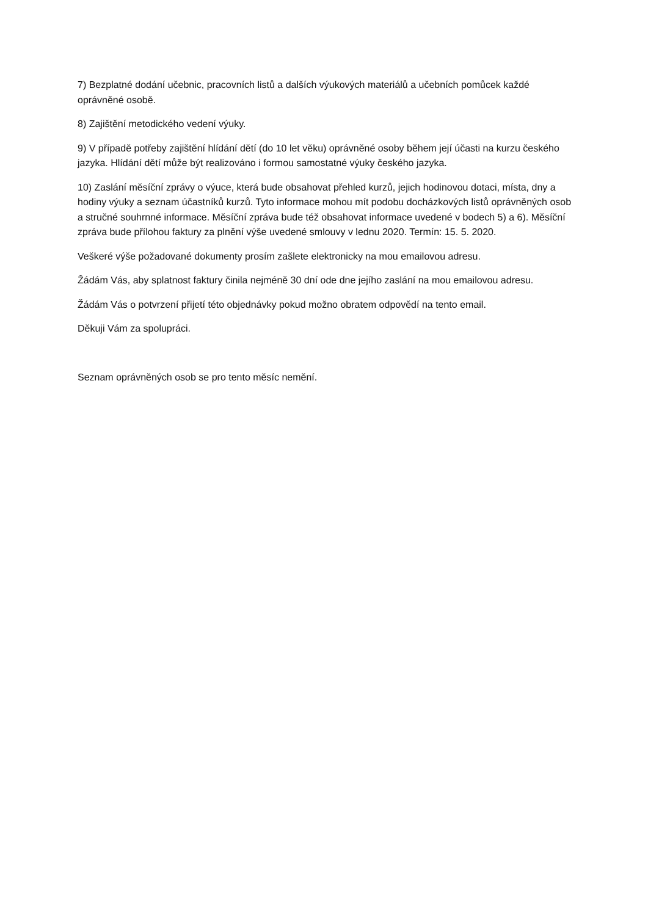7) Bezplatné dodání učebnic, pracovních listů a dalších výukových materiálů a učebních pomůcek každé oprávněné osobě.
8) Zajištění metodického vedení výuky.
9) V případě potřeby zajištění hlídání dětí (do 10 let věku) oprávněné osoby během její účasti na kurzu českého jazyka. Hlídání dětí může být realizováno i formou samostatné výuky českého jazyka.
10) Zaslání měsíční zprávy o výuce, která bude obsahovat přehled kurzů, jejich hodinovou dotaci, místa, dny a hodiny výuky a seznam účastníků kurzů. Tyto informace mohou mít podobu docházkových listů oprávněných osob a stručné souhrnné informace. Měsíční zpráva bude též obsahovat informace uvedené v bodech 5) a 6). Měsíční zpráva bude přílohou faktury za plnění výše uvedené smlouvy v lednu 2020. Termín: 15. 5. 2020.
Veškeré výše požadované dokumenty prosím zašlete elektronicky na mou emailovou adresu.
Žádám Vás, aby splatnost faktury činila nejméně 30 dní ode dne jejího zaslání na mou emailovou adresu.
Žádám Vás o potvrzení přijetí této objednávky pokud možno obratem odpovědí na tento email.
Děkuji Vám za spolupráci.
Seznam oprávněných osob se pro tento měsíc nemění.